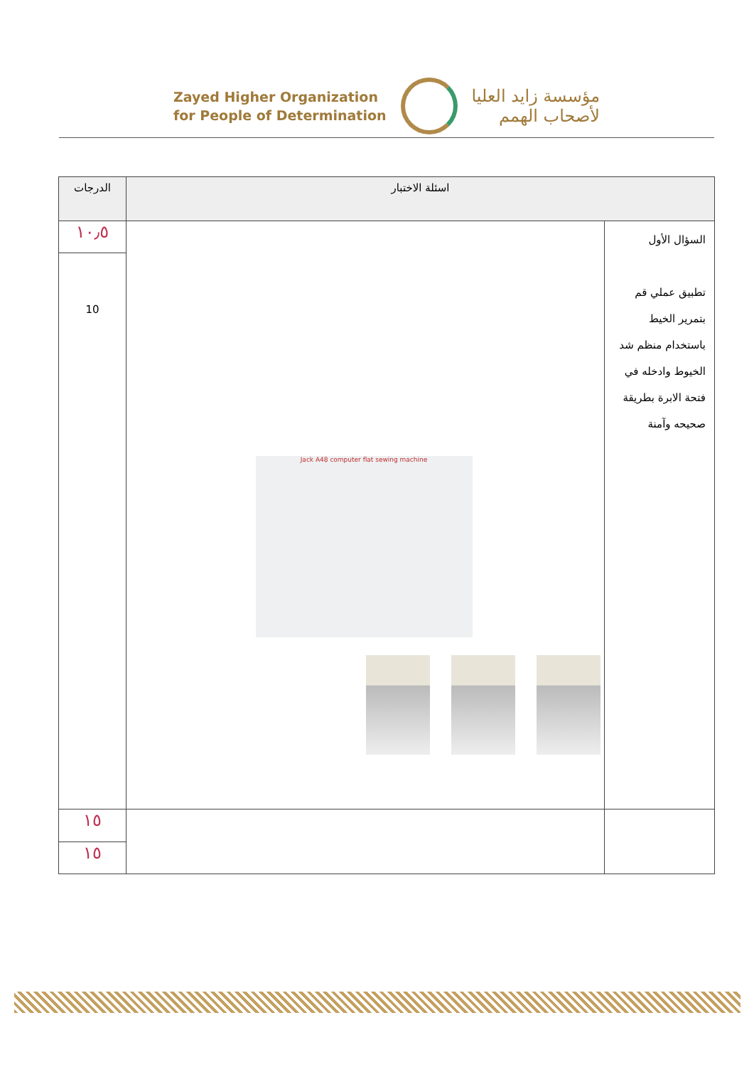Zayed Higher Organization
for People of Determination
مؤسسة زايد العليا
لأصحاب الهمم
| اسئلة الاختبار | | الدرجات |
| --- | --- | --- |
| السؤال الأول تطبيق عملي قم بتمرير الخيط باستخدام منظم شد الخيوط وادخله في فتحة الابرة بطريقة صحيحه وآمنة | Jack A48 computer flat sewing machine | ١٠٫٥ |
| | | 10 |
| | | ١٥ |
| | | ١٥ |